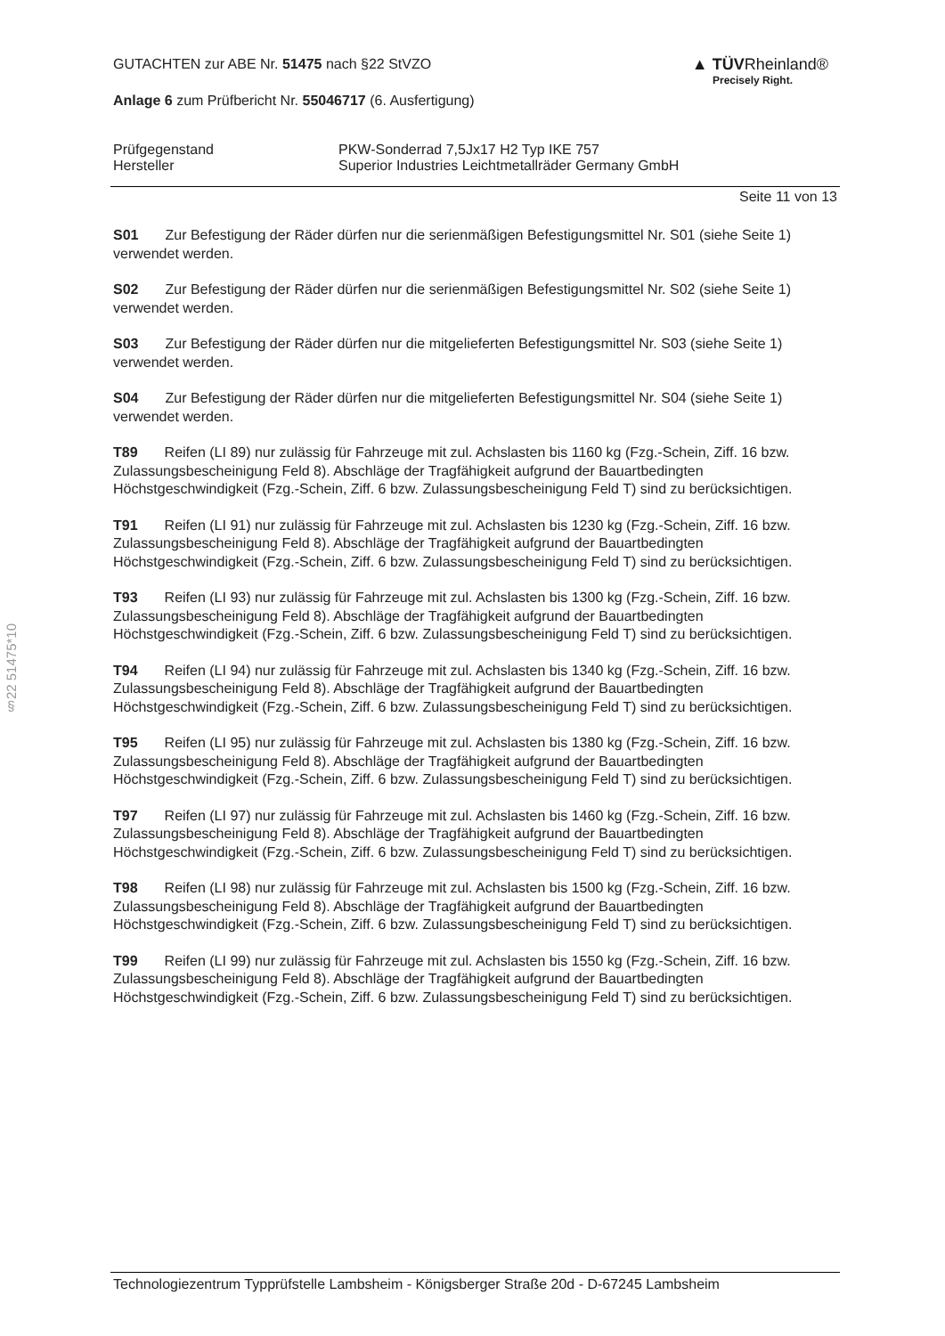§22 51475*10
GUTACHTEN zur ABE Nr. 51475 nach §22 StVZO
Anlage 6 zum Prüfbericht Nr. 55046717 (6. Ausfertigung)
▲ TÜVRheinland®
Precisely Right.
Prüfgegenstand
Hersteller
PKW-Sonderrad 7,5Jx17 H2 Typ IKE 757
Superior Industries Leichtmetallräder Germany GmbH
Seite 11 von 13
S01 Zur Befestigung der Räder dürfen nur die serienmäßigen Befestigungsmittel Nr. S01 (siehe Seite 1) verwendet werden.
S02 Zur Befestigung der Räder dürfen nur die serienmäßigen Befestigungsmittel Nr. S02 (siehe Seite 1) verwendet werden.
S03 Zur Befestigung der Räder dürfen nur die mitgelieferten Befestigungsmittel Nr. S03 (siehe Seite 1) verwendet werden.
S04 Zur Befestigung der Räder dürfen nur die mitgelieferten Befestigungsmittel Nr. S04 (siehe Seite 1) verwendet werden.
T89 Reifen (LI 89) nur zulässig für Fahrzeuge mit zul. Achslasten bis 1160 kg (Fzg.-Schein, Ziff. 16 bzw. Zulassungsbescheinigung Feld 8). Abschläge der Tragfähigkeit aufgrund der Bauartbedingten Höchstgeschwindigkeit (Fzg.-Schein, Ziff. 6 bzw. Zulassungsbescheinigung Feld T) sind zu berücksichtigen.
T91 Reifen (LI 91) nur zulässig für Fahrzeuge mit zul. Achslasten bis 1230 kg (Fzg.-Schein, Ziff. 16 bzw. Zulassungsbescheinigung Feld 8). Abschläge der Tragfähigkeit aufgrund der Bauartbedingten Höchstgeschwindigkeit (Fzg.-Schein, Ziff. 6 bzw. Zulassungsbescheinigung Feld T) sind zu berücksichtigen.
T93 Reifen (LI 93) nur zulässig für Fahrzeuge mit zul. Achslasten bis 1300 kg (Fzg.-Schein, Ziff. 16 bzw. Zulassungsbescheinigung Feld 8). Abschläge der Tragfähigkeit aufgrund der Bauartbedingten Höchstgeschwindigkeit (Fzg.-Schein, Ziff. 6 bzw. Zulassungsbescheinigung Feld T) sind zu berücksichtigen.
T94 Reifen (LI 94) nur zulässig für Fahrzeuge mit zul. Achslasten bis 1340 kg (Fzg.-Schein, Ziff. 16 bzw. Zulassungsbescheinigung Feld 8). Abschläge der Tragfähigkeit aufgrund der Bauartbedingten Höchstgeschwindigkeit (Fzg.-Schein, Ziff. 6 bzw. Zulassungsbescheinigung Feld T) sind zu berücksichtigen.
T95 Reifen (LI 95) nur zulässig für Fahrzeuge mit zul. Achslasten bis 1380 kg (Fzg.-Schein, Ziff. 16 bzw. Zulassungsbescheinigung Feld 8). Abschläge der Tragfähigkeit aufgrund der Bauartbedingten Höchstgeschwindigkeit (Fzg.-Schein, Ziff. 6 bzw. Zulassungsbescheinigung Feld T) sind zu berücksichtigen.
T97 Reifen (LI 97) nur zulässig für Fahrzeuge mit zul. Achslasten bis 1460 kg (Fzg.-Schein, Ziff. 16 bzw. Zulassungsbescheinigung Feld 8). Abschläge der Tragfähigkeit aufgrund der Bauartbedingten Höchstgeschwindigkeit (Fzg.-Schein, Ziff. 6 bzw. Zulassungsbescheinigung Feld T) sind zu berücksichtigen.
T98 Reifen (LI 98) nur zulässig für Fahrzeuge mit zul. Achslasten bis 1500 kg (Fzg.-Schein, Ziff. 16 bzw. Zulassungsbescheinigung Feld 8). Abschläge der Tragfähigkeit aufgrund der Bauartbedingten Höchstgeschwindigkeit (Fzg.-Schein, Ziff. 6 bzw. Zulassungsbescheinigung Feld T) sind zu berücksichtigen.
T99 Reifen (LI 99) nur zulässig für Fahrzeuge mit zul. Achslasten bis 1550 kg (Fzg.-Schein, Ziff. 16 bzw. Zulassungsbescheinigung Feld 8). Abschläge der Tragfähigkeit aufgrund der Bauartbedingten Höchstgeschwindigkeit (Fzg.-Schein, Ziff. 6 bzw. Zulassungsbescheinigung Feld T) sind zu berücksichtigen.
Technologiezentrum Typprüfstelle Lambsheim - Königsberger Straße 20d - D-67245 Lambsheim